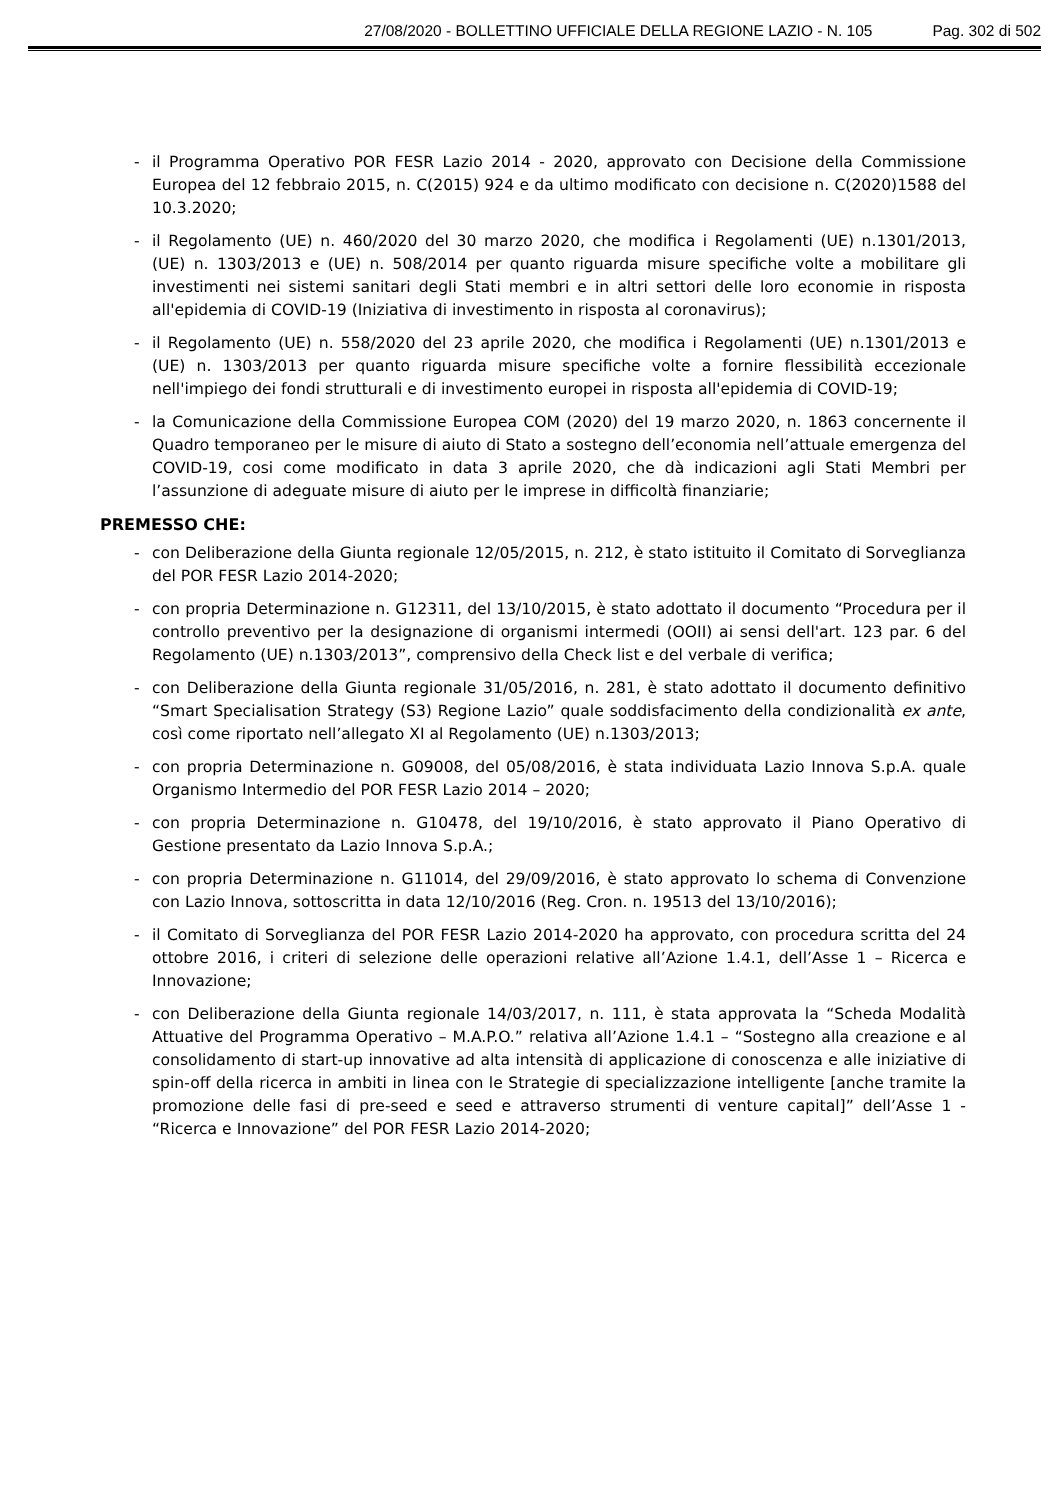27/08/2020 - BOLLETTINO UFFICIALE DELLA REGIONE LAZIO - N. 105 Pag. 302 di 502
- il Programma Operativo POR FESR Lazio 2014 - 2020, approvato con Decisione della Commissione Europea del 12 febbraio 2015, n. C(2015) 924 e da ultimo modificato con decisione n. C(2020)1588 del 10.3.2020;
- il Regolamento (UE) n. 460/2020 del 30 marzo 2020, che modifica i Regolamenti (UE) n.1301/2013, (UE) n. 1303/2013 e (UE) n. 508/2014 per quanto riguarda misure specifiche volte a mobilitare gli investimenti nei sistemi sanitari degli Stati membri e in altri settori delle loro economie in risposta all'epidemia di COVID-19 (Iniziativa di investimento in risposta al coronavirus);
- il Regolamento (UE) n. 558/2020 del 23 aprile 2020, che modifica i Regolamenti (UE) n.1301/2013 e (UE) n. 1303/2013 per quanto riguarda misure specifiche volte a fornire flessibilità eccezionale nell'impiego dei fondi strutturali e di investimento europei in risposta all'epidemia di COVID-19;
- la Comunicazione della Commissione Europea COM (2020) del 19 marzo 2020, n. 1863 concernente il Quadro temporaneo per le misure di aiuto di Stato a sostegno dell’economia nell’attuale emergenza del COVID-19, cosi come modificato in data 3 aprile 2020, che dà indicazioni agli Stati Membri per l’assunzione di adeguate misure di aiuto per le imprese in difficoltà finanziarie;
PREMESSO CHE:
- con Deliberazione della Giunta regionale 12/05/2015, n. 212, è stato istituito il Comitato di Sorveglianza del POR FESR Lazio 2014-2020;
- con propria Determinazione n. G12311, del 13/10/2015, è stato adottato il documento “Procedura per il controllo preventivo per la designazione di organismi intermedi (OOII) ai sensi dell'art. 123 par. 6 del Regolamento (UE) n.1303/2013”, comprensivo della Check list e del verbale di verifica;
- con Deliberazione della Giunta regionale 31/05/2016, n. 281, è stato adottato il documento definitivo “Smart Specialisation Strategy (S3) Regione Lazio” quale soddisfacimento della condizionalità ex ante, così come riportato nell’allegato XI al Regolamento (UE) n.1303/2013;
- con propria Determinazione n. G09008, del 05/08/2016, è stata individuata Lazio Innova S.p.A. quale Organismo Intermedio del POR FESR Lazio 2014 – 2020;
- con propria Determinazione n. G10478, del 19/10/2016, è stato approvato il Piano Operativo di Gestione presentato da Lazio Innova S.p.A.;
- con propria Determinazione n. G11014, del 29/09/2016, è stato approvato lo schema di Convenzione con Lazio Innova, sottoscritta in data 12/10/2016 (Reg. Cron. n. 19513 del 13/10/2016);
- il Comitato di Sorveglianza del POR FESR Lazio 2014-2020 ha approvato, con procedura scritta del 24 ottobre 2016, i criteri di selezione delle operazioni relative all’Azione 1.4.1, dell’Asse 1 – Ricerca e Innovazione;
- con Deliberazione della Giunta regionale 14/03/2017, n. 111, è stata approvata la “Scheda Modalità Attuative del Programma Operativo – M.A.P.O.” relativa all’Azione 1.4.1 – “Sostegno alla creazione e al consolidamento di start-up innovative ad alta intensità di applicazione di conoscenza e alle iniziative di spin-off della ricerca in ambiti in linea con le Strategie di specializzazione intelligente [anche tramite la promozione delle fasi di pre-seed e seed e attraverso strumenti di venture capital]” dell’Asse 1 - “Ricerca e Innovazione” del POR FESR Lazio 2014-2020;